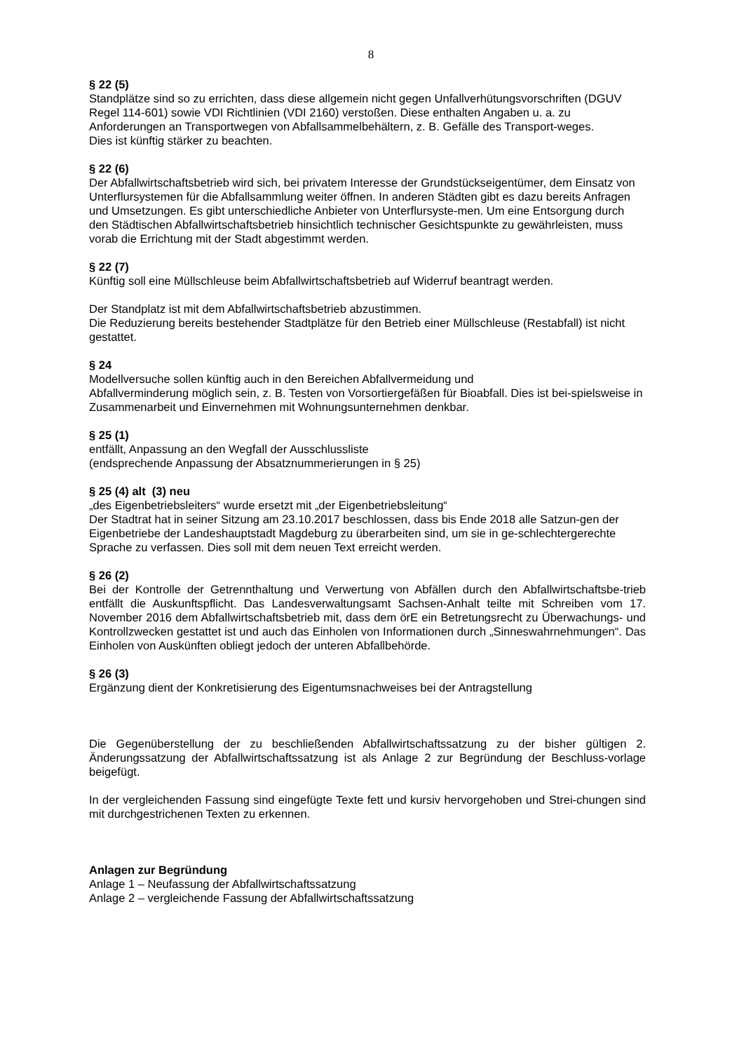8
§ 22 (5)
Standplätze sind so zu errichten, dass diese allgemein nicht gegen Unfallverhütungsvorschriften (DGUV Regel 114-601) sowie VDI Richtlinien (VDI 2160) verstoßen. Diese enthalten Angaben u. a. zu Anforderungen an Transportwegen von Abfallsammelbehältern, z. B. Gefälle des Transport-weges.
Dies ist künftig stärker zu beachten.
§ 22 (6)
Der Abfallwirtschaftsbetrieb wird sich, bei privatem Interesse der Grundstückseigentümer, dem Einsatz von Unterflursystemen für die Abfallsammlung weiter öffnen. In anderen Städten gibt es dazu bereits Anfragen und Umsetzungen. Es gibt unterschiedliche Anbieter von Unterflursyste-men. Um eine Entsorgung durch den Städtischen Abfallwirtschaftsbetrieb hinsichtlich technischer Gesichtspunkte zu gewährleisten, muss vorab die Errichtung mit der Stadt abgestimmt werden.
§ 22 (7)
Künftig soll eine Müllschleuse beim Abfallwirtschaftsbetrieb auf Widerruf beantragt werden.
Der Standplatz ist mit dem Abfallwirtschaftsbetrieb abzustimmen.
Die Reduzierung bereits bestehender Stadtplätze für den Betrieb einer Müllschleuse (Restabfall) ist nicht gestattet.
§ 24
Modellversuche sollen künftig auch in den Bereichen Abfallvermeidung und
Abfallverminderung möglich sein, z. B. Testen von Vorsortiergefäßen für Bioabfall. Dies ist bei-spielsweise in Zusammenarbeit und Einvernehmen mit Wohnungsunternehmen denkbar.
§ 25 (1)
entfällt, Anpassung an den Wegfall der Ausschlussliste
(endsprechende Anpassung der Absatznummerierungen in § 25)
§ 25 (4) alt (3) neu
„des Eigenbetriebsleiters“ wurde ersetzt mit „der Eigenbetriebsleitung“
Der Stadtrat hat in seiner Sitzung am 23.10.2017 beschlossen, dass bis Ende 2018 alle Satzun-gen der Eigenbetriebe der Landeshauptstadt Magdeburg zu überarbeiten sind, um sie in ge-schlechtergerechte Sprache zu verfassen. Dies soll mit dem neuen Text erreicht werden.
§ 26 (2)
Bei der Kontrolle der Getrennthaltung und Verwertung von Abfällen durch den Abfallwirtschaftsbe-trieb entfällt die Auskunftspflicht. Das Landesverwaltungsamt Sachsen-Anhalt teilte mit Schreiben vom 17. November 2016 dem Abfallwirtschaftsbetrieb mit, dass dem örE ein Betretungsrecht zu Überwachungs- und Kontrollzwecken gestattet ist und auch das Einholen von Informationen durch „Sinneswahrnehmungen“. Das Einholen von Auskünften obliegt jedoch der unteren Abfallbehörde.
§ 26 (3)
Ergänzung dient der Konkretisierung des Eigentumsnachweises bei der Antragstellung
Die Gegenüberstellung der zu beschließenden Abfallwirtschaftssatzung zu der bisher gültigen 2. Änderungssatzung der Abfallwirtschaftssatzung ist als Anlage 2 zur Begründung der Beschluss-vorlage beigefügt.
In der vergleichenden Fassung sind eingefügte Texte fett und kursiv hervorgehoben und Strei-chungen sind mit durchgestrichenen Texten zu erkennen.
Anlagen zur Begründung
Anlage 1 – Neufassung der Abfallwirtschaftssatzung
Anlage 2 – vergleichende Fassung der Abfallwirtschaftssatzung